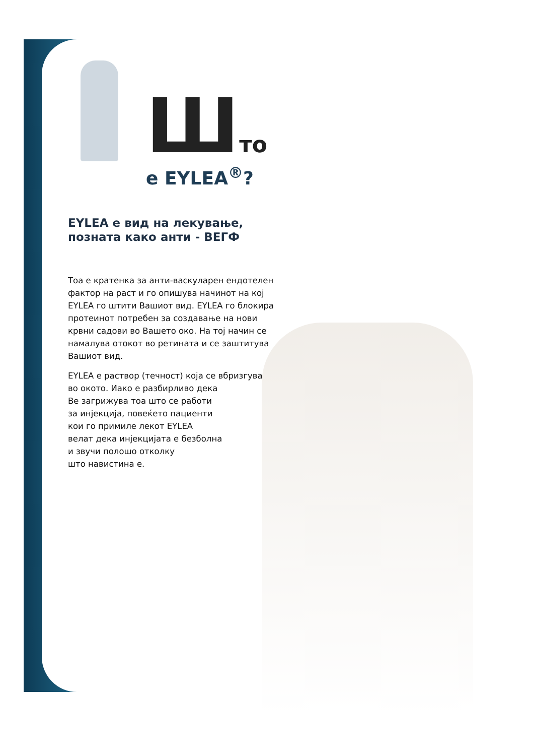Што
е EYLEA<sup>®</sup>?
EYLEA е вид на лекување, позната како анти - ВЕГФ
Тоа е кратенка за анти-васкуларен ендотелен фактор на раст и го опишува начинот на кој EYLEA го штити Вашиот вид. EYLEA го блокира протеинот потребен за создавање на нови крвни садови во Вашето око. На тој начин се намалува отокот во ретината и се заштитува Вашиот вид.
EYLEA е раствор (течност) која се вбризгува
во окото. Иако е разбирливо дека
Ве загрижува тоа што се работи
за инјекција, повеќето пациенти
кои го примиле лекот EYLEA
велат дека инјекцијата е безболна
и звучи полошо отколку
што навистина е.